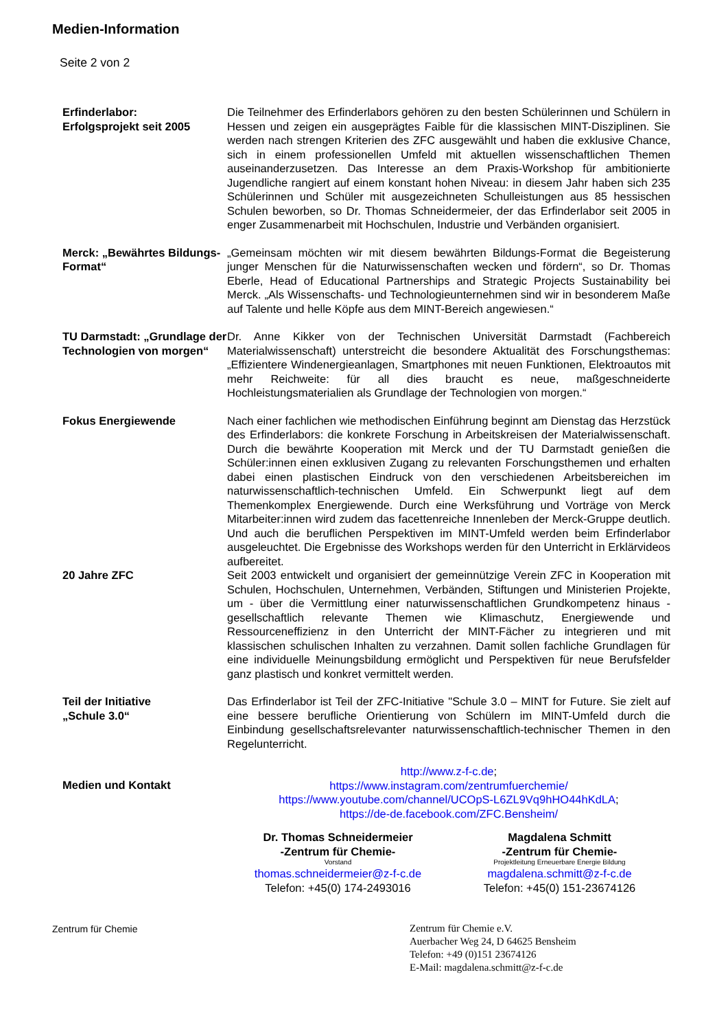Medien-Information
Seite 2 von 2
Erfinderlabor:
Erfolgsprojekt seit 2005
Die Teilnehmer des Erfinderlabors gehören zu den besten Schülerinnen und Schülern in Hessen und zeigen ein ausgeprägtes Faible für die klassischen MINT-Disziplinen. Sie werden nach strengen Kriterien des ZFC ausgewählt und haben die exklusive Chance, sich in einem professionellen Umfeld mit aktuellen wissenschaftlichen Themen auseinanderzusetzen. Das Interesse an dem Praxis-Workshop für ambitionierte Jugendliche rangiert auf einem konstant hohen Niveau: in diesem Jahr haben sich 235 Schülerinnen und Schüler mit ausgezeichneten Schulleistungen aus 85 hessischen Schulen beworben, so Dr. Thomas Schneidermeier, der das Erfinderlabor seit 2005 in enger Zusammenarbeit mit Hochschulen, Industrie und Verbänden organisiert.
Merck: „Bewährtes Bildungs-Format“
„Gemeinsam möchten wir mit diesem bewährten Bildungs-Format die Begeisterung junger Menschen für die Naturwissenschaften wecken und fördern“, so Dr. Thomas Eberle, Head of Educational Partnerships and Strategic Projects Sustainability bei Merck. „Als Wissenschafts- und Technologieunternehmen sind wir in besonderem Maße auf Talente und helle Köpfe aus dem MINT-Bereich angewiesen.“
TU Darmstadt: „Grundlage der Technologien von morgen“
Dr. Anne Kikker von der Technischen Universität Darmstadt (Fachbereich Materialwissenschaft) unterstreicht die besondere Aktualität des Forschungsthemas: „Effizientere Windenergieanlagen, Smartphones mit neuen Funktionen, Elektroautos mit mehr Reichweite: für all dies braucht es neue, maßgeschneiderte Hochleistungsmaterialien als Grundlage der Technologien von morgen.“
Fokus Energiewende Nach einer fachlichen wie methodischen Einführung beginnt am Dienstag das Herzstück des Erfinderlabors: die konkrete Forschung in Arbeitskreisen der Materialwissenschaft. Durch die bewährte Kooperation mit Merck und der TU Darmstadt genießen die Schüler:innen einen exklusiven Zugang zu relevanten Forschungsthemen und erhalten dabei einen plastischen Eindruck von den verschiedenen Arbeitsbereichen im naturwissenschaftlich-technischen Umfeld. Ein Schwerpunkt liegt auf dem Themenkomplex Energiewende. Durch eine Werksführung und Vorträge von Merck Mitarbeiter:innen wird zudem das facettenreiche Innenleben der Merck-Gruppe deutlich. Und auch die beruflichen Perspektiven im MINT-Umfeld werden beim Erfinderlabor ausgeleuchtet. Die Ergebnisse des Workshops werden für den Unterricht in Erklärvideos aufbereitet.
20 Jahre ZFC Seit 2003 entwickelt und organisiert der gemeinnützige Verein ZFC in Kooperation mit Schulen, Hochschulen, Unternehmen, Verbänden, Stiftungen und Ministerien Projekte, um - über die Vermittlung einer naturwissenschaftlichen Grundkompetenz hinaus - gesellschaftlich relevante Themen wie Klimaschutz, Energiewende und Ressourceneffizienz in den Unterricht der MINT-Fächer zu integrieren und mit klassischen schulischen Inhalten zu verzahnen. Damit sollen fachliche Grundlagen für eine individuelle Meinungsbildung ermöglicht und Perspektiven für neue Berufsfelder ganz plastisch und konkret vermittelt werden.
Teil der Initiative
„Schule 3.0“
Das Erfinderlabor ist Teil der ZFC-Initiative "Schule 3.0 – MINT for Future. Sie zielt auf eine bessere berufliche Orientierung von Schülern im MINT-Umfeld durch die Einbindung gesellschaftsrelevanter naturwissenschaftlich-technischer Themen in den Regelunterricht.
Medien und Kontakt
http://www.z-f-c.de;
https://www.instagram.com/zentrumfuerchemie/
https://www.youtube.com/channel/UCOpS-L6ZL9Vq9hHO44hKdLA;
https://de-de.facebook.com/ZFC.Bensheim/
Dr. Thomas Schneidermeier
-Zentrum für Chemie-
Vorstand
thomas.schneidermeier@z-f-c.de
Telefon: +45(0) 174-2493016
Magdalena Schmitt
-Zentrum für Chemie-
Projektleitung Erneuerbare Energie Bildung
magdalena.schmitt@z-f-c.de
Telefon: +45(0) 151-23674126
Zentrum für Chemie
Zentrum für Chemie e.V.
Auerbacher Weg 24, D 64625 Bensheim
Telefon: +49 (0)151 23674126
E-Mail: magdalena.schmitt@z-f-c.de